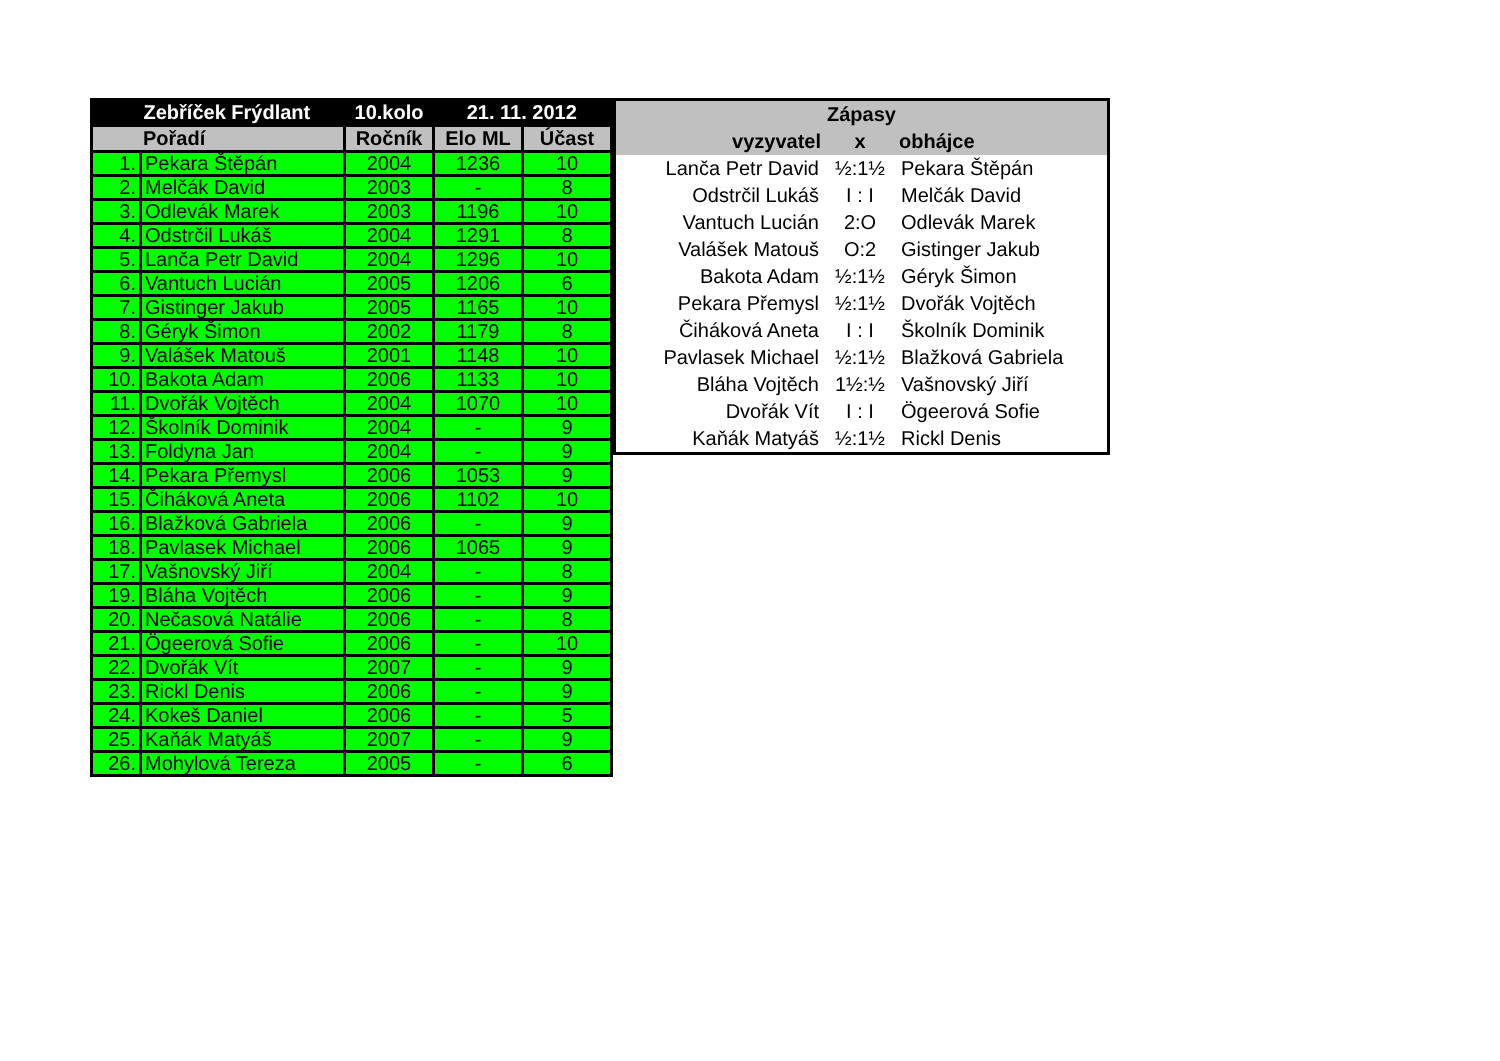| | Zebříček Frýdlant | 10.kolo | 21. 11. 2012 | |
| --- | --- | --- | --- | --- |
| Pořadí | | Ročník | Elo ML | Účast |
| 1. | Pekara Štěpán | 2004 | 1236 | 10 |
| 2. | Melčák David | 2003 | - | 8 |
| 3. | Odlevák Marek | 2003 | 1196 | 10 |
| 4. | Odstrčil Lukáš | 2004 | 1291 | 8 |
| 5. | Lanča Petr David | 2004 | 1296 | 10 |
| 6. | Vantuch Lucián | 2005 | 1206 | 6 |
| 7. | Gistinger Jakub | 2005 | 1165 | 10 |
| 8. | Géryk Šimon | 2002 | 1179 | 8 |
| 9. | Valášek Matouš | 2001 | 1148 | 10 |
| 10. | Bakota Adam | 2006 | 1133 | 10 |
| 11. | Dvořák Vojtěch | 2004 | 1070 | 10 |
| 12. | Školník Dominik | 2004 | - | 9 |
| 13. | Foldyna Jan | 2004 | - | 9 |
| 14. | Pekara Přemysl | 2006 | 1053 | 9 |
| 15. | Čiháková Aneta | 2006 | 1102 | 10 |
| 16. | Blažková Gabriela | 2006 | - | 9 |
| 18. | Pavlasek Michael | 2006 | 1065 | 9 |
| 17. | Vašnovský Jiří | 2004 | - | 8 |
| 19. | Bláha Vojtěch | 2006 | - | 9 |
| 20. | Nečasová Natálie | 2006 | - | 8 |
| 21. | Ögeerová Sofie | 2006 | - | 10 |
| 22. | Dvořák Vít | 2007 | - | 9 |
| 23. | Rickl Denis | 2006 | - | 9 |
| 24. | Kokeš Daniel | 2006 | - | 5 |
| 25. | Kaňák Matyáš | 2007 | - | 9 |
| 26. | Mohylová Tereza | 2005 | - | 6 |
| Zápasy | | |
| --- | --- | --- |
| vyzyvatel | x | obhájce |
| Lanča Petr David | ½:1½ | Pekara Štěpán |
| Odstrčil Lukáš | I : I | Melčák David |
| Vantuch Lucián | 2:O | Odlevák Marek |
| Valášek Matouš | O:2 | Gistinger Jakub |
| Bakota Adam | ½:1½ | Géryk Šimon |
| Pekara Přemysl | ½:1½ | Dvořák Vojtěch |
| Čiháková Aneta | I : I | Školník Dominik |
| Pavlasek Michael | ½:1½ | Blažková Gabriela |
| Bláha Vojtěch | 1½:½ | Vašnovský Jiří |
| Dvořák Vít | I : I | Ögeerová Sofie |
| Kaňák Matyáš | ½:1½ | Rickl Denis |